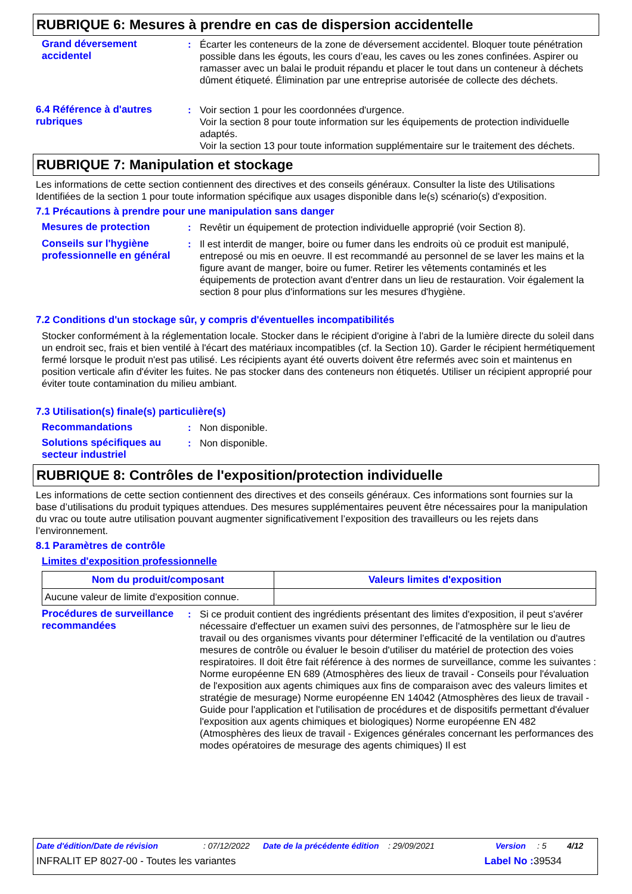RUBRIQUE 6: Mesures à prendre en cas de dispersion accidentelle
Grand déversement accidentel
: Écarter les conteneurs de la zone de déversement accidentel. Bloquer toute pénétration possible dans les égouts, les cours d’eau, les caves ou les zones confinées. Aspirer ou ramasser avec un balai le produit répandu et placer le tout dans un conteneur à déchets dûment étiqueté. Élimination par une entreprise autorisée de collecte des déchets.
6.4 Référence à d'autres rubriques
: Voir section 1 pour les coordonnées d'urgence.
Voir la section 8 pour toute information sur les équipements de protection individuelle adaptés.
Voir la section 13 pour toute information supplémentaire sur le traitement des déchets.
RUBRIQUE 7: Manipulation et stockage
Les informations de cette section contiennent des directives et des conseils généraux. Consulter la liste des Utilisations Identifiées de la section 1 pour toute information spécifique aux usages disponible dans le(s) scénario(s) d'exposition.
7.1 Précautions à prendre pour une manipulation sans danger
Mesures de protection : Revêtir un équipement de protection individuelle approprié (voir Section 8).
Conseils sur l'hygiène professionnelle en général
: Il est interdit de manger, boire ou fumer dans les endroits où ce produit est manipulé, entreposé ou mis en oeuvre. Il est recommandé au personnel de se laver les mains et la figure avant de manger, boire ou fumer. Retirer les vêtements contaminés et les équipements de protection avant d'entrer dans un lieu de restauration. Voir également la section 8 pour plus d'informations sur les mesures d'hygiène.
7.2 Conditions d'un stockage sûr, y compris d'éventuelles incompatibilités
Stocker conformément à la réglementation locale. Stocker dans le récipient d'origine à l'abri de la lumière directe du soleil dans un endroit sec, frais et bien ventilé à l'écart des matériaux incompatibles (cf. la Section 10). Garder le récipient hermétiquement fermé lorsque le produit n'est pas utilisé. Les récipients ayant été ouverts doivent être refermés avec soin et maintenus en position verticale afin d'éviter les fuites. Ne pas stocker dans des conteneurs non étiquetés. Utiliser un récipient approprié pour éviter toute contamination du milieu ambiant.
7.3 Utilisation(s) finale(s) particulière(s)
Recommandations : Non disponible.
Solutions spécifiques au secteur industriel
: Non disponible.
RUBRIQUE 8: Contrôles de l'exposition/protection individuelle
Les informations de cette section contiennent des directives et des conseils généraux. Ces informations sont fournies sur la base d’utilisations du produit typiques attendues. Des mesures supplémentaires peuvent être nécessaires pour la manipulation du vrac ou toute autre utilisation pouvant augmenter significativement l’exposition des travailleurs ou les rejets dans l’environnement.
8.1 Paramètres de contrôle
Limites d'exposition professionnelle
| Nom du produit/composant | Valeurs limites d'exposition |
| --- | --- |
| Aucune valeur de limite d'exposition connue. | |
Procédures de surveillance recommandées
: Si ce produit contient des ingrédients présentant des limites d'exposition, il peut s'avérer nécessaire d'effectuer un examen suivi des personnes, de l'atmosphère sur le lieu de travail ou des organismes vivants pour déterminer l'efficacité de la ventilation ou d'autres mesures de contrôle ou évaluer le besoin d'utiliser du matériel de protection des voies respiratoires. Il doit être fait référence à des normes de surveillance, comme les suivantes : Norme européenne EN 689 (Atmosphères des lieux de travail - Conseils pour l'évaluation de l'exposition aux agents chimiques aux fins de comparaison avec des valeurs limites et stratégie de mesurage) Norme européenne EN 14042 (Atmosphères des lieux de travail - Guide pour l'application et l'utilisation de procédures et de dispositifs permettant d'évaluer l'exposition aux agents chimiques et biologiques) Norme européenne EN 482 (Atmosphères des lieux de travail - Exigences générales concernant les performances des modes opératoires de mesurage des agents chimiques) Il est
Date d'édition/Date de révision: 07/12/2022 Date de la précédente édition: 29/09/2021 Version: 5 4/12
INFRALIT EP 8027-00 - Toutes les variantes Label No : 39534